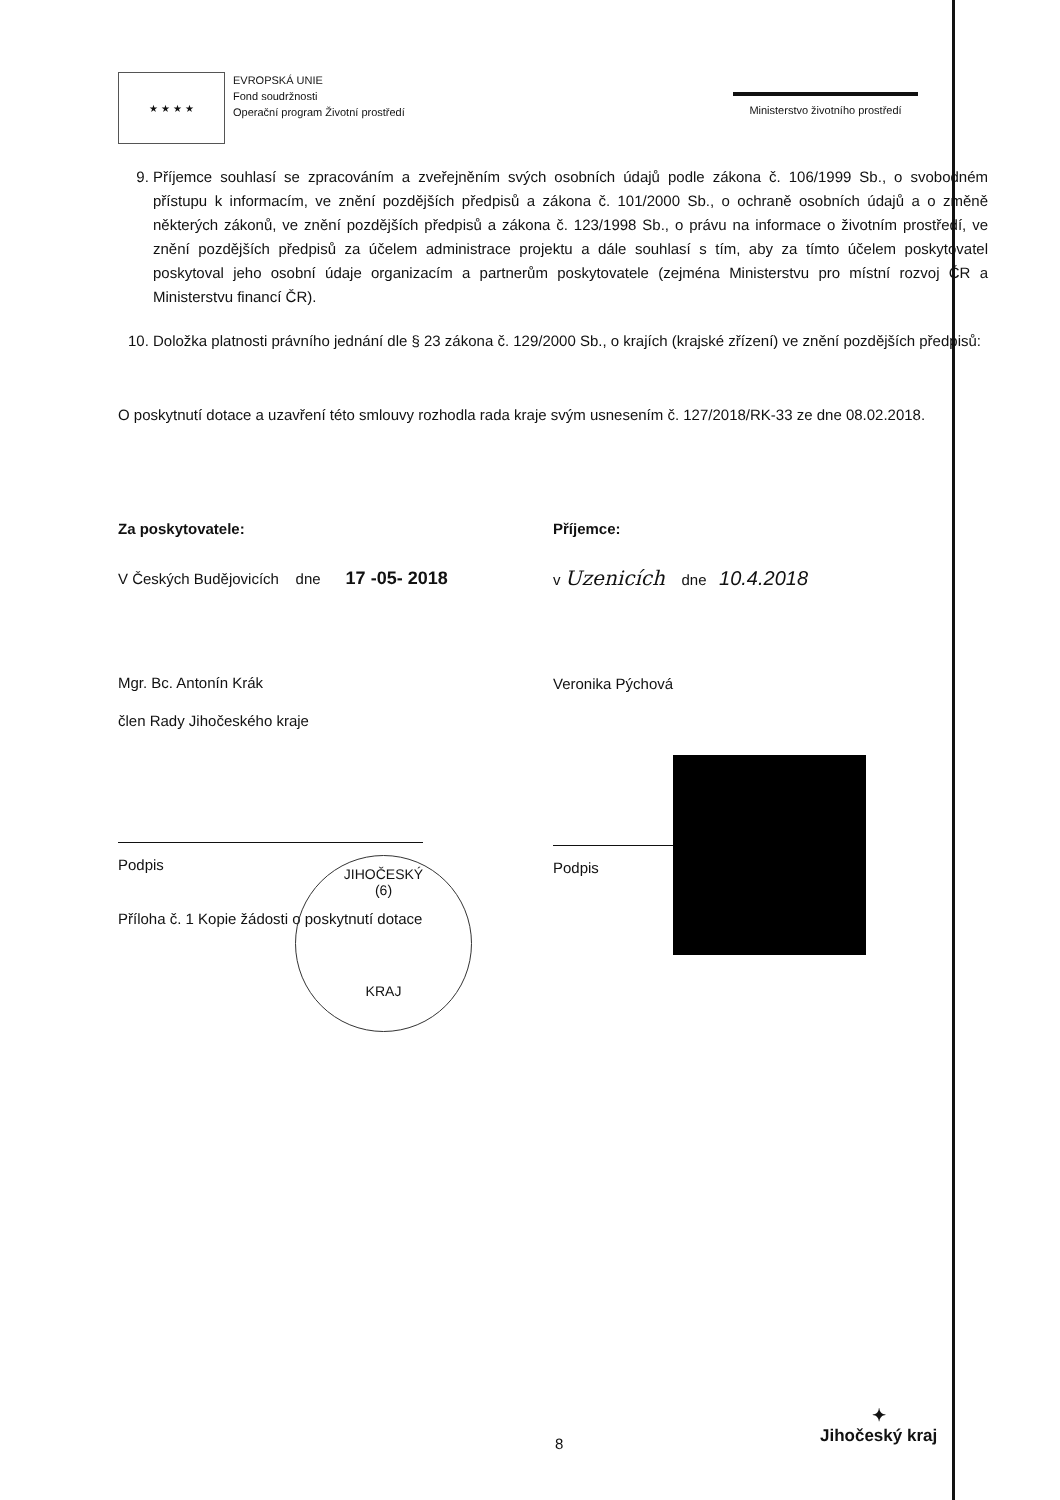★ ★ ★ ★
EVROPSKÁ UNIE
Fond soudržnosti
Operační program Životní prostředí
Ministerstvo životního prostředí
9. Příjemce souhlasí se zpracováním a zveřejněním svých osobních údajů podle zákona č. 106/1999 Sb., o svobodném přístupu k informacím, ve znění pozdějších předpisů a zákona č. 101/2000 Sb., o ochraně osobních údajů a o změně některých zákonů, ve znění pozdějších předpisů a zákona č. 123/1998 Sb., o právu na informace o životním prostředí, ve znění pozdějších předpisů za účelem administrace projektu a dále souhlasí s tím, aby za tímto účelem poskytovatel poskytoval jeho osobní údaje organizacím a partnerům poskytovatele (zejména Ministerstvu pro místní rozvoj ČR a Ministerstvu financí ČR).
10. Doložka platnosti právního jednání dle § 23 zákona č. 129/2000 Sb., o krajích (krajské zřízení) ve znění pozdějších předpisů:
O poskytnutí dotace a uzavření této smlouvy rozhodla rada kraje svým usnesením č. 127/2018/RK-33 ze dne 08.02.2018.
Za poskytovatele:
V Českých Budějovicích dne 17 -05- 2018
Mgr. Bc. Antonín Krák
člen Rady Jihočeského kraje
Podpis
Příloha č. 1 Kopie žádosti o poskytnutí dotace
Příjemce:
v Uzenicích dne 10.4.2018
Veronika Pýchová
Podpis
JIHOČESKÝ
(6)
KRAJ
8
✦
Jihočeský kraj